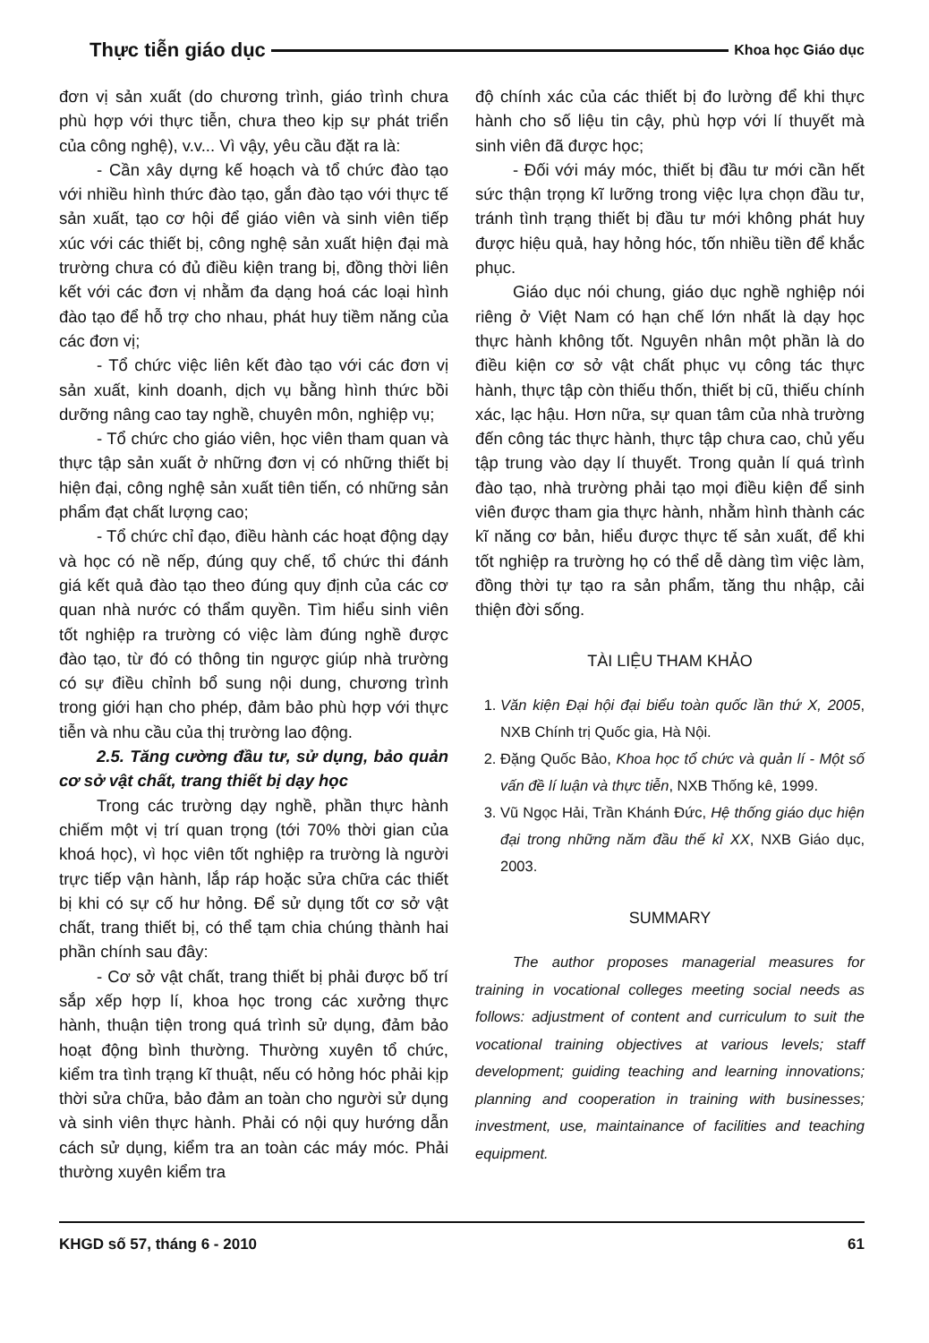Thực tiễn giáo dục Khoa học Giáo dục
đơn vị sản xuất (do chương trình, giáo trình chưa phù hợp với thực tiễn, chưa theo kịp sự phát triển của công nghệ), v.v... Vì vậy, yêu cầu đặt ra là:
- Cần xây dựng kế hoạch và tổ chức đào tạo với nhiều hình thức đào tạo, gắn đào tạo với thực tế sản xuất, tạo cơ hội để giáo viên và sinh viên tiếp xúc với các thiết bị, công nghệ sản xuất hiện đại mà trường chưa có đủ điều kiện trang bị, đồng thời liên kết với các đơn vị nhằm đa dạng hoá các loại hình đào tạo để hỗ trợ cho nhau, phát huy tiềm năng của các đơn vị;
- Tổ chức việc liên kết đào tạo với các đơn vị sản xuất, kinh doanh, dịch vụ bằng hình thức bồi dưỡng nâng cao tay nghề, chuyên môn, nghiệp vụ;
- Tổ chức cho giáo viên, học viên tham quan và thực tập sản xuất ở những đơn vị có những thiết bị hiện đại, công nghệ sản xuất tiên tiến, có những sản phẩm đạt chất lượng cao;
- Tổ chức chỉ đạo, điều hành các hoạt động dạy và học có nề nếp, đúng quy chế, tổ chức thi đánh giá kết quả đào tạo theo đúng quy định của các cơ quan nhà nước có thẩm quyền. Tìm hiểu sinh viên tốt nghiệp ra trường có việc làm đúng nghề được đào tạo, từ đó có thông tin ngược giúp nhà trường có sự điều chỉnh bổ sung nội dung, chương trình trong giới hạn cho phép, đảm bảo phù hợp với thực tiễn và nhu cầu của thị trường lao động.
2.5. Tăng cường đầu tư, sử dụng, bảo quản cơ sở vật chất, trang thiết bị dạy học
Trong các trường dạy nghề, phần thực hành chiếm một vị trí quan trọng (tới 70% thời gian của khoá học), vì học viên tốt nghiệp ra trường là người trực tiếp vận hành, lắp ráp hoặc sửa chữa các thiết bị khi có sự cố hư hỏng. Để sử dụng tốt cơ sở vật chất, trang thiết bị, có thể tạm chia chúng thành hai phần chính sau đây:
- Cơ sở vật chất, trang thiết bị phải được bố trí sắp xếp hợp lí, khoa học trong các xưởng thực hành, thuận tiện trong quá trình sử dụng, đảm bảo hoạt động bình thường. Thường xuyên tổ chức, kiểm tra tình trạng kĩ thuật, nếu có hỏng hóc phải kịp thời sửa chữa, bảo đảm an toàn cho người sử dụng và sinh viên thực hành. Phải có nội quy hướng dẫn cách sử dụng, kiểm tra an toàn các máy móc. Phải thường xuyên kiểm tra
độ chính xác của các thiết bị đo lường để khi thực hành cho số liệu tin cậy, phù hợp với lí thuyết mà sinh viên đã được học;
- Đối với máy móc, thiết bị đầu tư mới cần hết sức thận trọng kĩ lưỡng trong việc lựa chọn đầu tư, tránh tình trạng thiết bị đầu tư mới không phát huy được hiệu quả, hay hỏng hóc, tốn nhiều tiền để khắc phục.
Giáo dục nói chung, giáo dục nghề nghiệp nói riêng ở Việt Nam có hạn chế lớn nhất là dạy học thực hành không tốt. Nguyên nhân một phần là do điều kiện cơ sở vật chất phục vụ công tác thực hành, thực tập còn thiếu thốn, thiết bị cũ, thiếu chính xác, lạc hậu. Hơn nữa, sự quan tâm của nhà trường đến công tác thực hành, thực tập chưa cao, chủ yếu tập trung vào dạy lí thuyết. Trong quản lí quá trình đào tạo, nhà trường phải tạo mọi điều kiện để sinh viên được tham gia thực hành, nhằm hình thành các kĩ năng cơ bản, hiểu được thực tế sản xuất, để khi tốt nghiệp ra trường họ có thể dễ dàng tìm việc làm, đồng thời tự tạo ra sản phẩm, tăng thu nhập, cải thiện đời sống.
TÀI LIỆU THAM KHẢO
1. Văn kiện Đại hội đại biểu toàn quốc lần thứ X, 2005, NXB Chính trị Quốc gia, Hà Nội.
2. Đặng Quốc Bảo, Khoa học tổ chức và quản lí - Một số vấn đề lí luận và thực tiễn, NXB Thống kê, 1999.
3. Vũ Ngọc Hải, Trần Khánh Đức, Hệ thống giáo dục hiện đại trong những năm đầu thế kỉ XX, NXB Giáo dục, 2003.
SUMMARY
The author proposes managerial measures for training in vocational colleges meeting social needs as follows: adjustment of content and curriculum to suit the vocational training objectives at various levels; staff development; guiding teaching and learning innovations; planning and cooperation in training with businesses; investment, use, maintainance of facilities and teaching equipment.
KHGD số 57, tháng 6 - 2010 61